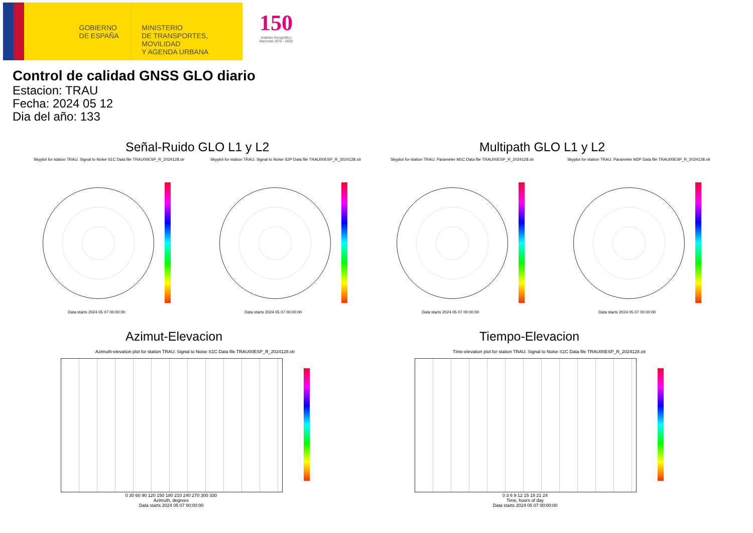GOBIERNO
DE ESPAÑA
MINISTERIO
DE TRANSPORTES, MOVILIDAD
Y AGENDA URBANA
150
Instituto Geográfico Nacional 1870 - 2020
Control de calidad GNSS GLO diario
Estacion: TRAU
Fecha: 2024 05 12
Dia del año: 133
Señal-Ruido GLO L1 y L2 Multipath GLO L1 y L2
Skyplot for station TRAU. Signal to Noise S1C Data file TRAU00ESP_R_2024128.xtr
Skyplot for station TRAU. Signal to Noise S2P Data file TRAU00ESP_R_2024128.xtr
Skyplot for station TRAU. Parameter M1C Data file TRAU00ESP_R_2024128.xtr
Skyplot for station TRAU. Parameter M2P Data file TRAU00ESP_R_2024128.xtr
Data starts 2024 05 07 00:00:00
Data starts 2024 05 07 00:00:00
Data starts 2024 05 07 00:00:00
Data starts 2024 05 07 00:00:00
Azimut-Elevacion Tiempo-Elevacion
Azimuth-elevation plot for station TRAU. Signal to Noise S1C Data file TRAU00ESP_R_2024128.xtr
Time-elevation plot for station TRAU. Signal to Noise S1C Data file TRAU00ESP_R_2024128.xtr
0 30 60 90 120 150 180 210 240 270 300 330
Azimuth, degrees
Data starts 2024 05 07 00:00:00
0 3 6 9 12 15 18 21 24
Time, hours of day
Data starts 2024 05 07 00:00:00